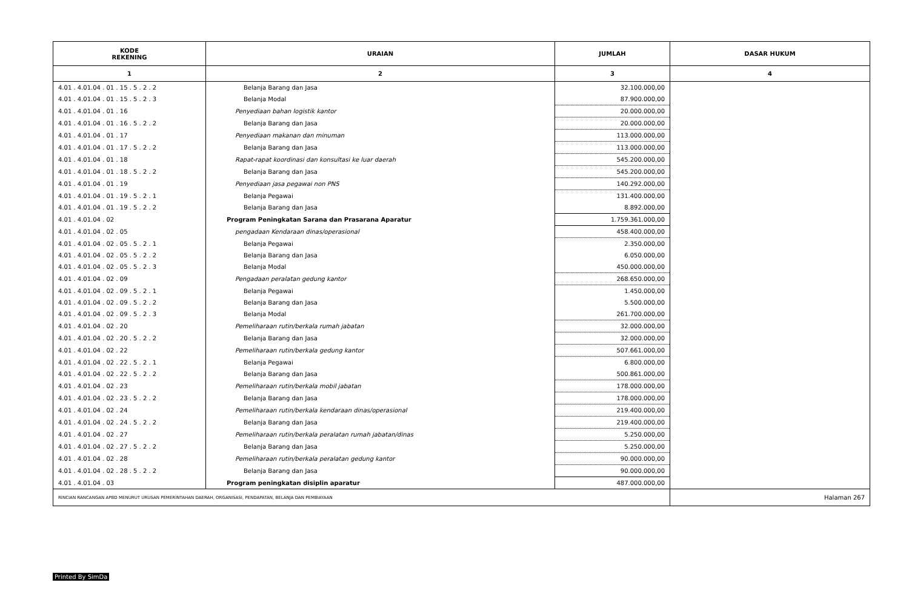| KODE REKENING | URAIAN | JUMLAH | DASAR HUKUM |
| --- | --- | --- | --- |
| 1 | 2 | 3 | 4 |
| 4.01 . 4.01.04 . 01 . 15 . 5 . 2 . 2 | Belanja Barang dan Jasa | 32.100.000,00 | |
| 4.01 . 4.01.04 . 01 . 15 . 5 . 2 . 3 | Belanja Modal | 87.900.000,00 | |
| 4.01 . 4.01.04 . 01 . 16 | Penyediaan bahan logistik kantor | 20.000.000,00 | |
| 4.01 . 4.01.04 . 01 . 16 . 5 . 2 . 2 | Belanja Barang dan Jasa | 20.000.000,00 | |
| 4.01 . 4.01.04 . 01 . 17 | Penyediaan makanan dan minuman | 113.000.000,00 | |
| 4.01 . 4.01.04 . 01 . 17 . 5 . 2 . 2 | Belanja Barang dan Jasa | 113.000.000,00 | |
| 4.01 . 4.01.04 . 01 . 18 | Rapat-rapat koordinasi dan konsultasi ke luar daerah | 545.200.000,00 | |
| 4.01 . 4.01.04 . 01 . 18 . 5 . 2 . 2 | Belanja Barang dan Jasa | 545.200.000,00 | |
| 4.01 . 4.01.04 . 01 . 19 | Penyediaan jasa pegawai non PNS | 140.292.000,00 | |
| 4.01 . 4.01.04 . 01 . 19 . 5 . 2 . 1 | Belanja Pegawai | 131.400.000,00 | |
| 4.01 . 4.01.04 . 01 . 19 . 5 . 2 . 2 | Belanja Barang dan Jasa | 8.892.000,00 | |
| 4.01 . 4.01.04 . 02 | Program Peningkatan Sarana dan Prasarana Aparatur | 1.759.361.000,00 | |
| 4.01 . 4.01.04 . 02 . 05 | pengadaan Kendaraan dinas/operasional | 458.400.000,00 | |
| 4.01 . 4.01.04 . 02 . 05 . 5 . 2 . 1 | Belanja Pegawai | 2.350.000,00 | |
| 4.01 . 4.01.04 . 02 . 05 . 5 . 2 . 2 | Belanja Barang dan Jasa | 6.050.000,00 | |
| 4.01 . 4.01.04 . 02 . 05 . 5 . 2 . 3 | Belanja Modal | 450.000.000,00 | |
| 4.01 . 4.01.04 . 02 . 09 | Pengadaan peralatan gedung kantor | 268.650.000,00 | |
| 4.01 . 4.01.04 . 02 . 09 . 5 . 2 . 1 | Belanja Pegawai | 1.450.000,00 | |
| 4.01 . 4.01.04 . 02 . 09 . 5 . 2 . 2 | Belanja Barang dan Jasa | 5.500.000,00 | |
| 4.01 . 4.01.04 . 02 . 09 . 5 . 2 . 3 | Belanja Modal | 261.700.000,00 | |
| 4.01 . 4.01.04 . 02 . 20 | Pemeliharaan rutin/berkala rumah jabatan | 32.000.000,00 | |
| 4.01 . 4.01.04 . 02 . 20 . 5 . 2 . 2 | Belanja Barang dan Jasa | 32.000.000,00 | |
| 4.01 . 4.01.04 . 02 . 22 | Pemeliharaan rutin/berkala gedung kantor | 507.661.000,00 | |
| 4.01 . 4.01.04 . 02 . 22 . 5 . 2 . 1 | Belanja Pegawai | 6.800.000,00 | |
| 4.01 . 4.01.04 . 02 . 22 . 5 . 2 . 2 | Belanja Barang dan Jasa | 500.861.000,00 | |
| 4.01 . 4.01.04 . 02 . 23 | Pemeliharaan rutin/berkala mobil jabatan | 178.000.000,00 | |
| 4.01 . 4.01.04 . 02 . 23 . 5 . 2 . 2 | Belanja Barang dan Jasa | 178.000.000,00 | |
| 4.01 . 4.01.04 . 02 . 24 | Pemeliharaan rutin/berkala kendaraan dinas/operasional | 219.400.000,00 | |
| 4.01 . 4.01.04 . 02 . 24 . 5 . 2 . 2 | Belanja Barang dan Jasa | 219.400.000,00 | |
| 4.01 . 4.01.04 . 02 . 27 | Pemeliharaan rutin/berkala peralatan rumah jabatan/dinas | 5.250.000,00 | |
| 4.01 . 4.01.04 . 02 . 27 . 5 . 2 . 2 | Belanja Barang dan Jasa | 5.250.000,00 | |
| 4.01 . 4.01.04 . 02 . 28 | Pemeliharaan rutin/berkala peralatan gedung kantor | 90.000.000,00 | |
| 4.01 . 4.01.04 . 02 . 28 . 5 . 2 . 2 | Belanja Barang dan Jasa | 90.000.000,00 | |
| 4.01 . 4.01.04 . 03 | Program peningkatan disiplin aparatur | 487.000.000,00 | |
| RINCIAN RANCANGAN APBD MENURUT URUSAN PEMERINTAHAN DAERAH, ORGANISASI, PENDAPATAN, BELANJA DAN PEMBIAYAAN | | | Halaman 267 |
Printed By SimDa